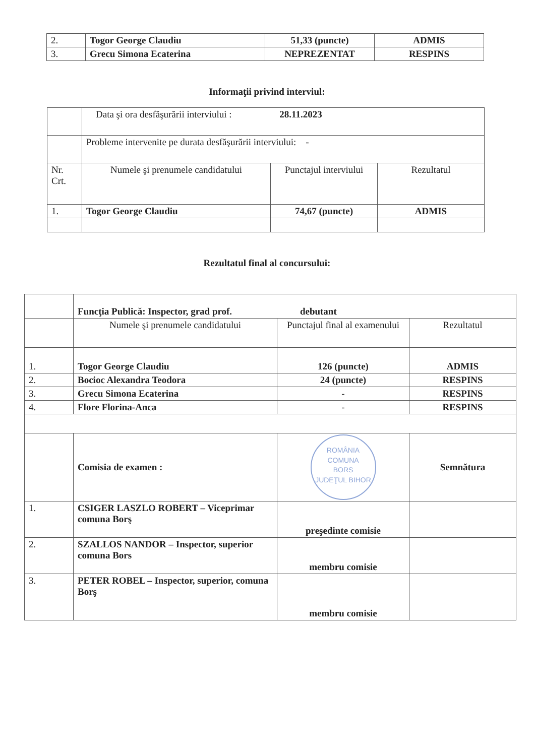| 2. | Togor George Claudiu | 51,33 (puncte) | ADMIS |
| 3. | Grecu Simona Ecaterina | NEPREZENTAT | RESPINS |
Informaţii privind interviul:
| | Data şi ora desfăşurării interviului : 28.11.2023 | | |
| | Probleme intervenite pe durata desfăşurării interviului: - | | |
| Nr. Crt. | Numele şi prenumele candidatului | Punctajul interviului | Rezultatul |
| 1. | Togor George Claudiu | 74,67 (puncte) | ADMIS |
Rezultatul final al concursului:
| | Funcţia Publică: Inspector, grad prof. debutant | | |
| | Numele şi prenumele candidatului | Punctajul final al examenului | Rezultatul |
| 1. | Togor George Claudiu | 126 (puncte) | ADMIS |
| 2. | Bocioc Alexandra Teodora | 24 (puncte) | RESPINS |
| 3. | Grecu Simona Ecaterina | - | RESPINS |
| 4. | Flore Florina-Anca | - | RESPINS |
| | Comisia de examen : | ROMÂNIA COMUNA BORS JUDEŢUL BIHOR | Semnătura |
| 1. | CSIGER LASZLO ROBERT – Viceprimar comuna Borş | preşedinte comisie | |
| 2. | SZALLOS NANDOR – Inspector, superior comuna Bors | membru comisie | |
| 3. | PETER ROBEL – Inspector, superior, comuna Borş | membru comisie | |